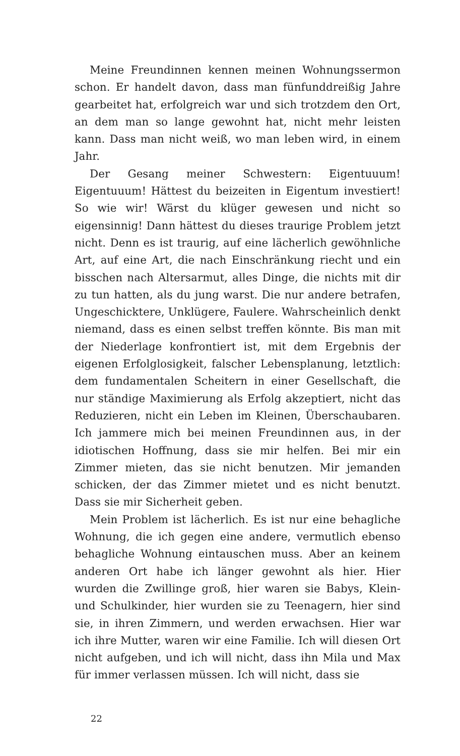Meine Freundinnen kennen meinen Wohnungssermon schon. Er handelt davon, dass man fünfunddreißig Jahre gearbeitet hat, erfolgreich war und sich trotzdem den Ort, an dem man so lange gewohnt hat, nicht mehr leisten kann. Dass man nicht weiß, wo man leben wird, in einem Jahr.
Der Gesang meiner Schwestern: Eigentuuum! Eigentuuum! Hättest du beizeiten in Eigentum investiert! So wie wir! Wärst du klüger gewesen und nicht so eigensinnig! Dann hättest du dieses traurige Problem jetzt nicht. Denn es ist traurig, auf eine lächerlich gewöhnliche Art, auf eine Art, die nach Einschränkung riecht und ein bisschen nach Altersarmut, alles Dinge, die nichts mit dir zu tun hatten, als du jung warst. Die nur andere betrafen, Ungeschicktere, Unklügere, Faulere. Wahrscheinlich denkt niemand, dass es einen selbst treffen könnte. Bis man mit der Niederlage konfrontiert ist, mit dem Ergebnis der eigenen Erfolglosigkeit, falscher Lebensplanung, letztlich: dem fundamentalen Scheitern in einer Gesellschaft, die nur ständige Maximierung als Erfolg akzeptiert, nicht das Reduzieren, nicht ein Leben im Kleinen, Überschaubaren. Ich jammere mich bei meinen Freundinnen aus, in der idiotischen Hoffnung, dass sie mir helfen. Bei mir ein Zimmer mieten, das sie nicht benutzen. Mir jemanden schicken, der das Zimmer mietet und es nicht benutzt. Dass sie mir Sicherheit geben.
Mein Problem ist lächerlich. Es ist nur eine behagliche Wohnung, die ich gegen eine andere, vermutlich ebenso behagliche Wohnung eintauschen muss. Aber an keinem anderen Ort habe ich länger gewohnt als hier. Hier wurden die Zwillinge groß, hier waren sie Babys, Klein- und Schulkinder, hier wurden sie zu Teenagern, hier sind sie, in ihren Zimmern, und werden erwachsen. Hier war ich ihre Mutter, waren wir eine Familie. Ich will diesen Ort nicht aufgeben, und ich will nicht, dass ihn Mila und Max für immer verlassen müssen. Ich will nicht, dass sie
22